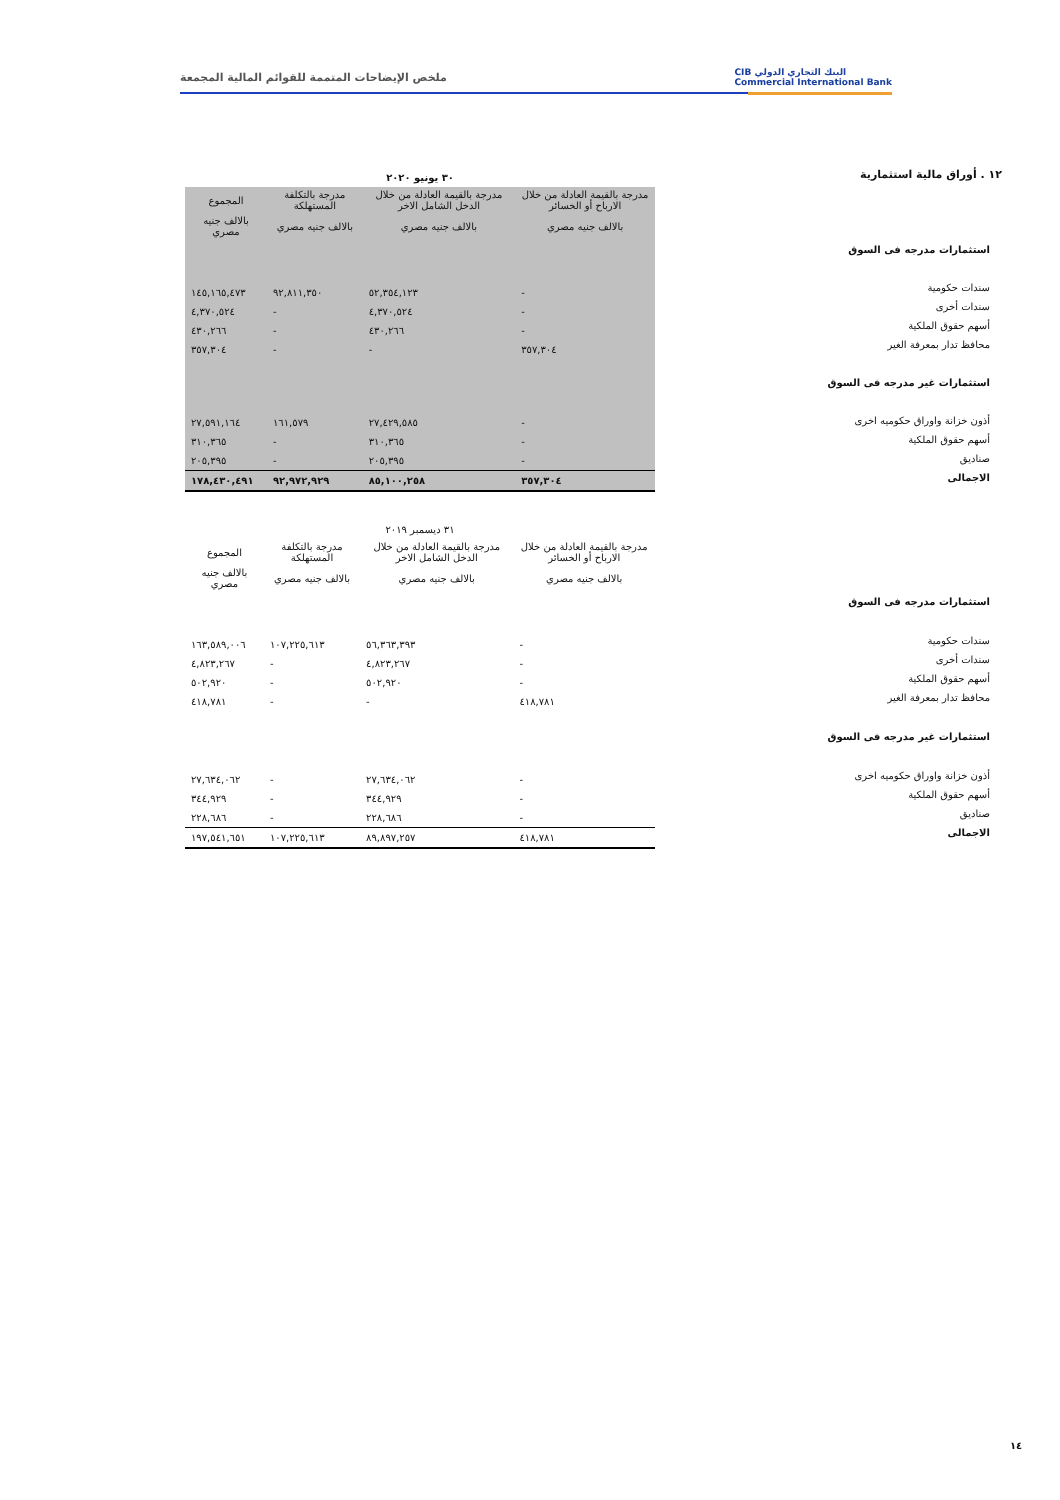CIB البنك التجاري الدولي
Commercial International Bank
ملخص الإيضاحات المتممة للقوائم المالية المجمعة
١٢ . أوراق مالية استثمارية
استثمارات مدرجه فى السوق
سندات حكومية
سندات أخرى
أسهم حقوق الملكية
محافظ تدار بمعرفة الغير
استثمارات غير مدرجه فى السوق
أذون خزانة واوراق حكوميه اخرى
أسهم حقوق الملكية
صناديق
الاجمالى
| ٣٠ يونيو ٢٠٢٠ | | | |
| --- | --- | --- | --- |
| مدرجة بالقيمة العادلة من خلال الارباح أو الخسائر | مدرجة بالقيمة العادلة من خلال الدخل الشامل الاخر | مدرجة بالتكلفة المستهلكة | المجموع |
| بالالف جنيه مصري | بالالف جنيه مصري | بالالف جنيه مصري | بالالف جنيه مصري |
| - | ٥٢,٣٥٤,١٢٣ | ٩٢,٨١١,٣٥٠ | ١٤٥,١٦٥,٤٧٣ |
| - | ٤,٣٧٠,٥٢٤ | - | ٤,٣٧٠,٥٢٤ |
| - | ٤٣٠,٢٦٦ | - | ٤٣٠,٢٦٦ |
| ٣٥٧,٣٠٤ | - | - | ٣٥٧,٣٠٤ |
| - | ٢٧,٤٢٩,٥٨٥ | ١٦١,٥٧٩ | ٢٧,٥٩١,١٦٤ |
| - | ٣١٠,٣٦٥ | - | ٣١٠,٣٦٥ |
| - | ٢٠٥,٣٩٥ | - | ٢٠٥,٣٩٥ |
| ٣٥٧,٣٠٤ | ٨٥,١٠٠,٢٥٨ | ٩٢,٩٧٢,٩٢٩ | ١٧٨,٤٣٠,٤٩١ |
استثمارات مدرجه فى السوق
سندات حكومية
سندات أخرى
أسهم حقوق الملكية
محافظ تدار بمعرفة الغير
استثمارات غير مدرجه فى السوق
أذون خزانة واوراق حكوميه اخرى
أسهم حقوق الملكية
صناديق
الاجمالى
| ٣١ ديسمبر ٢٠١٩ | | | |
| --- | --- | --- | --- |
| مدرجة بالقيمة العادلة من خلال الارباح أو الخسائر | مدرجة بالقيمة العادلة من خلال الدخل الشامل الاخر | مدرجة بالتكلفة المستهلكة | المجموع |
| بالالف جنيه مصري | بالالف جنيه مصري | بالالف جنيه مصري | بالالف جنيه مصري |
| - | ٥٦,٣٦٣,٣٩٣ | ١٠٧,٢٢٥,٦١٣ | ١٦٣,٥٨٩,٠٠٦ |
| - | ٤,٨٢٣,٢٦٧ | - | ٤,٨٢٣,٢٦٧ |
| - | ٥٠٢,٩٢٠ | - | ٥٠٢,٩٢٠ |
| ٤١٨,٧٨١ | - | - | ٤١٨,٧٨١ |
| - | ٢٧,٦٣٤,٠٦٢ | - | ٢٧,٦٣٤,٠٦٢ |
| - | ٣٤٤,٩٢٩ | - | ٣٤٤,٩٢٩ |
| - | ٢٢٨,٦٨٦ | - | ٢٢٨,٦٨٦ |
| ٤١٨,٧٨١ | ٨٩,٨٩٧,٢٥٧ | ١٠٧,٢٢٥,٦١٣ | ١٩٧,٥٤١,٦٥١ |
١٤